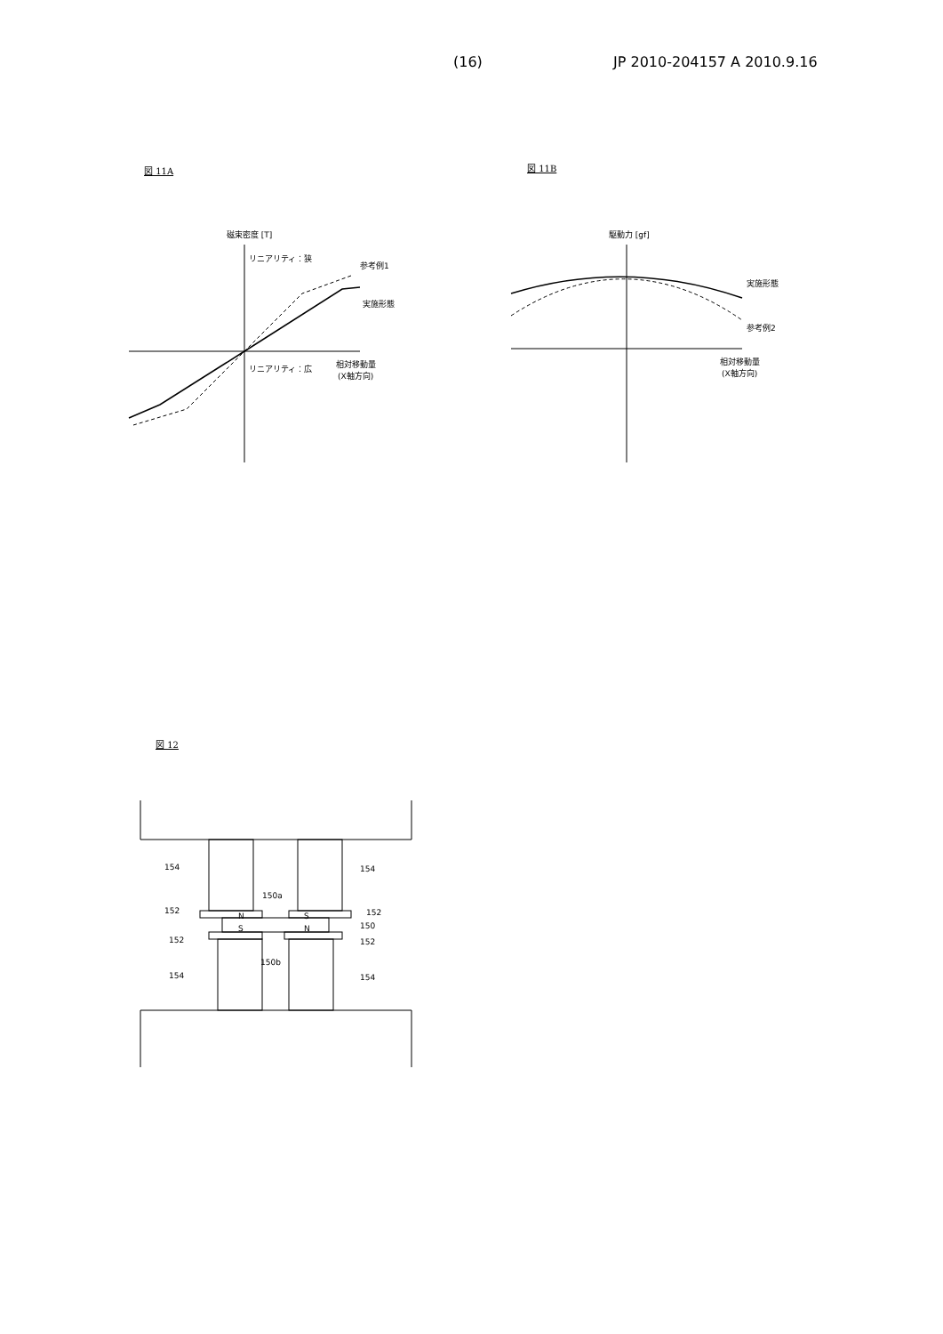(16) JP 2010-204157 A 2010.9.16
図 11A 図 11B
図 12
磁束密度 [T]
リニアリティ：狭
参考例1
実施形態
リニアリティ：広
相対移動量
(X軸方向)
駆動力 [gf]
実施形態
参考例2
相対移動量
(X軸方向)
N
S
S
N
154
154
150a
152
152
150
152
152
150b
154
154